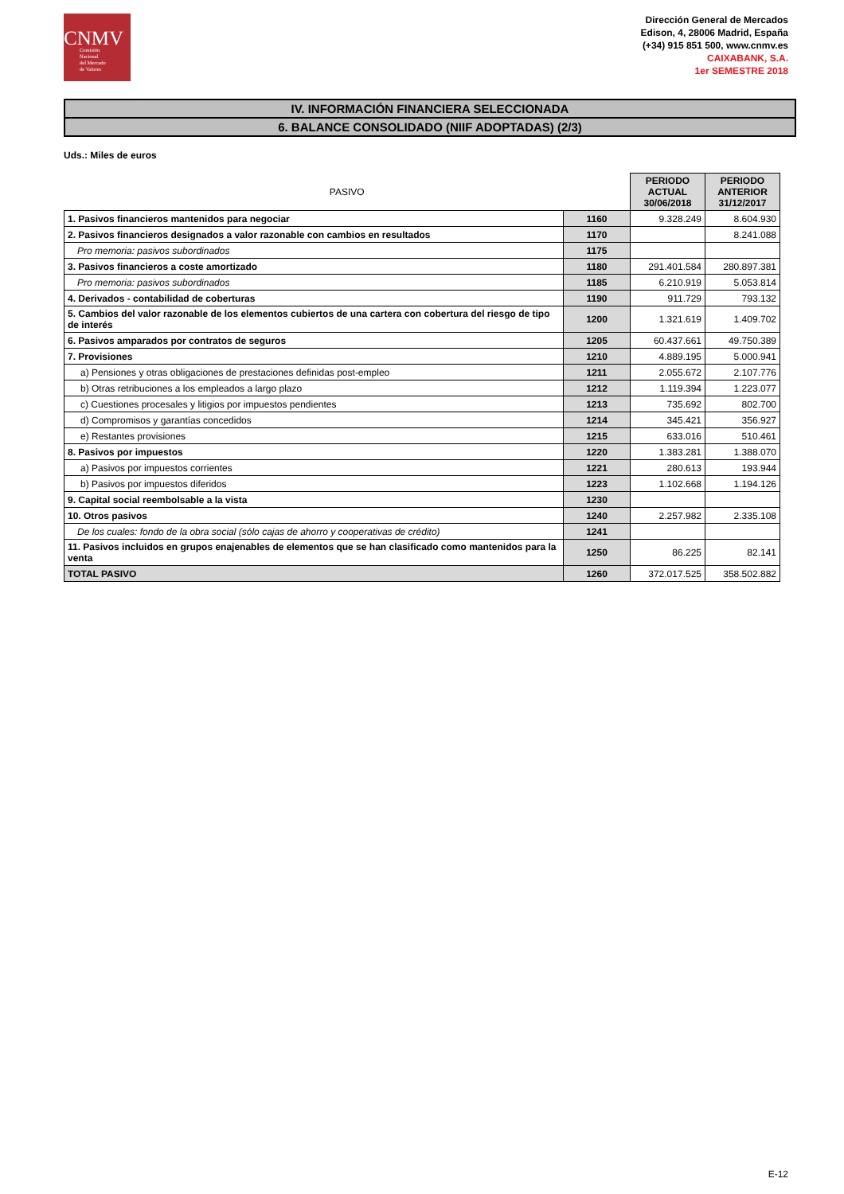CNMV
Comisión
Nacional
del Mercado
de Valores
Dirección General de Mercados
Edison, 4, 28006 Madrid, España
(+34) 915 851 500, www.cnmv.es
CAIXABANK, S.A.
1er SEMESTRE 2018
IV. INFORMACIÓN FINANCIERA SELECCIONADA
6. BALANCE CONSOLIDADO (NIIF ADOPTADAS) (2/3)
Uds.: Miles de euros
| PASIVO | | PERIODO ACTUAL 30/06/2018 | PERIODO ANTERIOR 31/12/2017 |
| --- | --- | --- | --- |
| 1. Pasivos financieros mantenidos para negociar | 1160 | 9.328.249 | 8.604.930 |
| 2. Pasivos financieros designados a valor razonable con cambios en resultados | 1170 | | 8.241.088 |
| Pro memoria: pasivos subordinados | 1175 | | |
| 3. Pasivos financieros a coste amortizado | 1180 | 291.401.584 | 280.897.381 |
| Pro memoria: pasivos subordinados | 1185 | 6.210.919 | 5.053.814 |
| 4. Derivados - contabilidad de coberturas | 1190 | 911.729 | 793.132 |
| 5. Cambios del valor razonable de los elementos cubiertos de una cartera con cobertura del riesgo de tipo de interés | 1200 | 1.321.619 | 1.409.702 |
| 6. Pasivos amparados por contratos de seguros | 1205 | 60.437.661 | 49.750.389 |
| 7. Provisiones | 1210 | 4.889.195 | 5.000.941 |
| a) Pensiones y otras obligaciones de prestaciones definidas post-empleo | 1211 | 2.055.672 | 2.107.776 |
| b) Otras retribuciones a los empleados a largo plazo | 1212 | 1.119.394 | 1.223.077 |
| c) Cuestiones procesales y litigios por impuestos pendientes | 1213 | 735.692 | 802.700 |
| d) Compromisos y garantías concedidos | 1214 | 345.421 | 356.927 |
| e) Restantes provisiones | 1215 | 633.016 | 510.461 |
| 8. Pasivos por impuestos | 1220 | 1.383.281 | 1.388.070 |
| a) Pasivos por impuestos corrientes | 1221 | 280.613 | 193.944 |
| b) Pasivos por impuestos diferidos | 1223 | 1.102.668 | 1.194.126 |
| 9. Capital social reembolsable a la vista | 1230 | | |
| 10. Otros pasivos | 1240 | 2.257.982 | 2.335.108 |
| De los cuales: fondo de la obra social (sólo cajas de ahorro y cooperativas de crédito) | 1241 | | |
| 11. Pasivos incluidos en grupos enajenables de elementos que se han clasificado como mantenidos para la venta | 1250 | 86.225 | 82.141 |
| TOTAL PASIVO | 1260 | 372.017.525 | 358.502.882 |
E-12